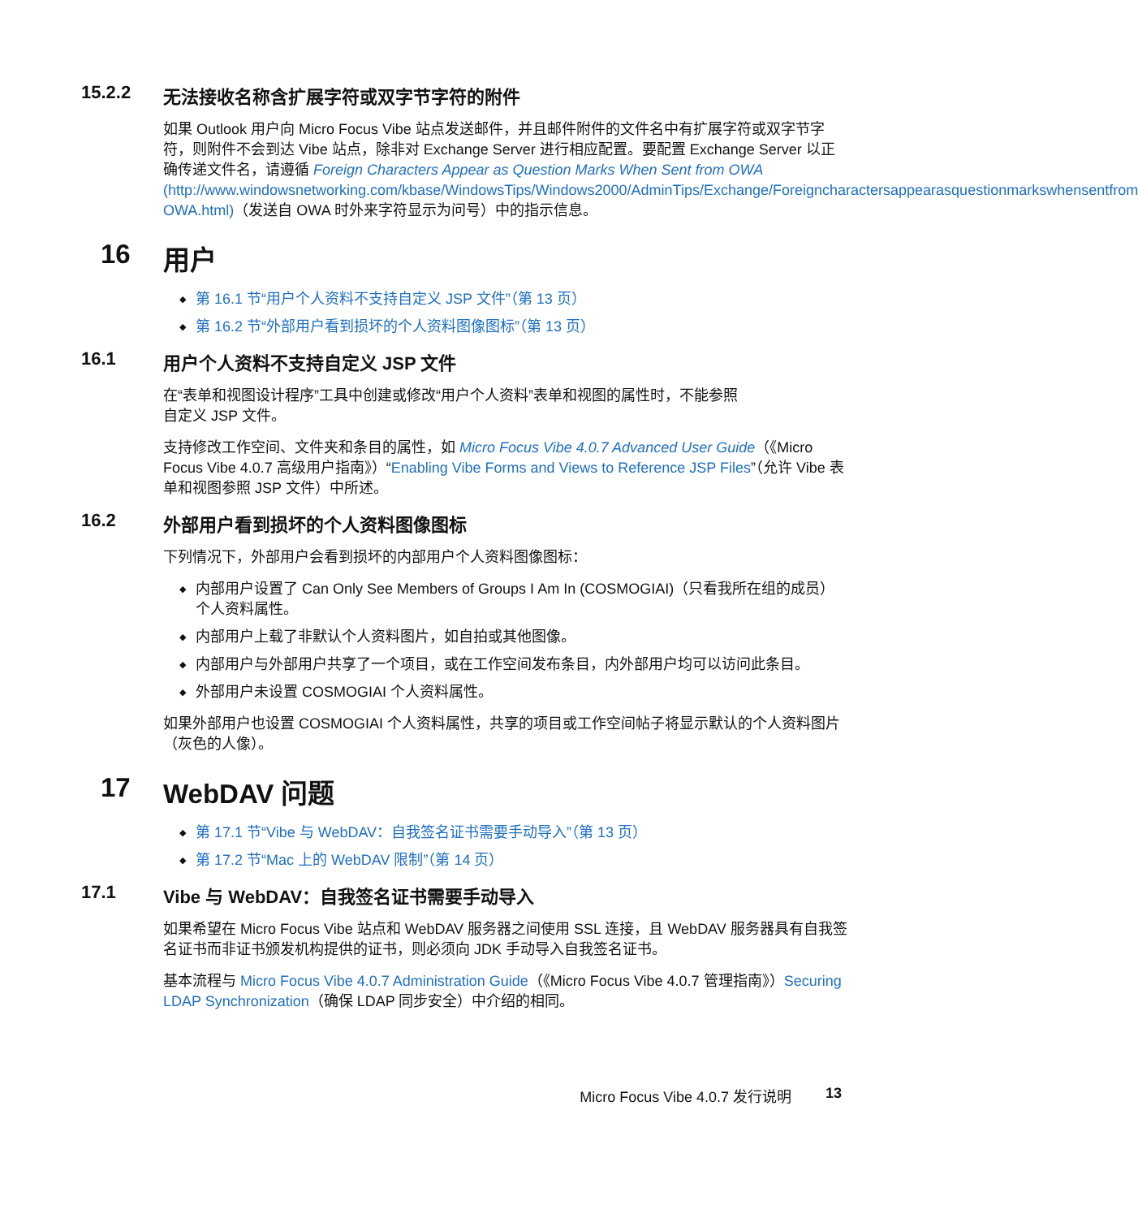15.2.2 无法接收名称含扩展字符或双字节字符的附件
如果 Outlook 用户向 Micro Focus Vibe 站点发送邮件，并且邮件附件的文件名中有扩展字符或双字节字符，则附件不会到达 Vibe 站点，除非对 Exchange Server 进行相应配置。要配置 Exchange Server 以正确传递文件名，请遵循 Foreign Characters Appear as Question Marks When Sent from OWA (http://www.windowsnetworking.com/kbase/WindowsTips/Windows2000/AdminTips/Exchange/Foreigncharactersappearasquestionmarkswhensentfrom OWA.html)（发送自 OWA 时外来字符显示为问号）中的指示信息。
16 用户
◆ 第 16.1 节“用户个人资料不支持自定义 JSP 文件”（第 13 页）
◆ 第 16.2 节“外部用户看到损坏的个人资料图像图标”（第 13 页）
16.1 用户个人资料不支持自定义 JSP 文件
在“表单和视图设计程序”工具中创建或修改“用户个人资料”表单和视图的属性时，不能参照
自定义 JSP 文件。
支持修改工作空间、文件夹和条目的属性，如 Micro Focus Vibe 4.0.7 Advanced User Guide（《Micro Focus Vibe 4.0.7 高级用户指南》）“Enabling Vibe Forms and Views to Reference JSP Files”（允许 Vibe 表单和视图参照 JSP 文件）中所述。
16.2 外部用户看到损坏的个人资料图像图标
下列情况下，外部用户会看到损坏的内部用户个人资料图像图标：
◆ 内部用户设置了 Can Only See Members of Groups I Am In (COSMOGIAI)（只看我所在组的成员）个人资料属性。
◆ 内部用户上载了非默认个人资料图片，如自拍或其他图像。
◆ 内部用户与外部用户共享了一个项目，或在工作空间发布条目，内外部用户均可以访问此条目。
◆ 外部用户未设置 COSMOGIAI 个人资料属性。
如果外部用户也设置 COSMOGIAI 个人资料属性，共享的项目或工作空间帖子将显示默认的个人资料图片（灰色的人像）。
17 WebDAV 问题
◆ 第 17.1 节“Vibe 与 WebDAV：自我签名证书需要手动导入”（第 13 页）
◆ 第 17.2 节“Mac 上的 WebDAV 限制”（第 14 页）
17.1 Vibe 与 WebDAV：自我签名证书需要手动导入
如果希望在 Micro Focus Vibe 站点和 WebDAV 服务器之间使用 SSL 连接，且 WebDAV 服务器具有自我签名证书而非证书颁发机构提供的证书，则必须向 JDK 手动导入自我签名证书。
基本流程与 Micro Focus Vibe 4.0.7 Administration Guide（《Micro Focus Vibe 4.0.7 管理指南》）Securing LDAP Synchronization（确保 LDAP 同步安全）中介绍的相同。
Micro Focus Vibe 4.0.7 发行说明 13